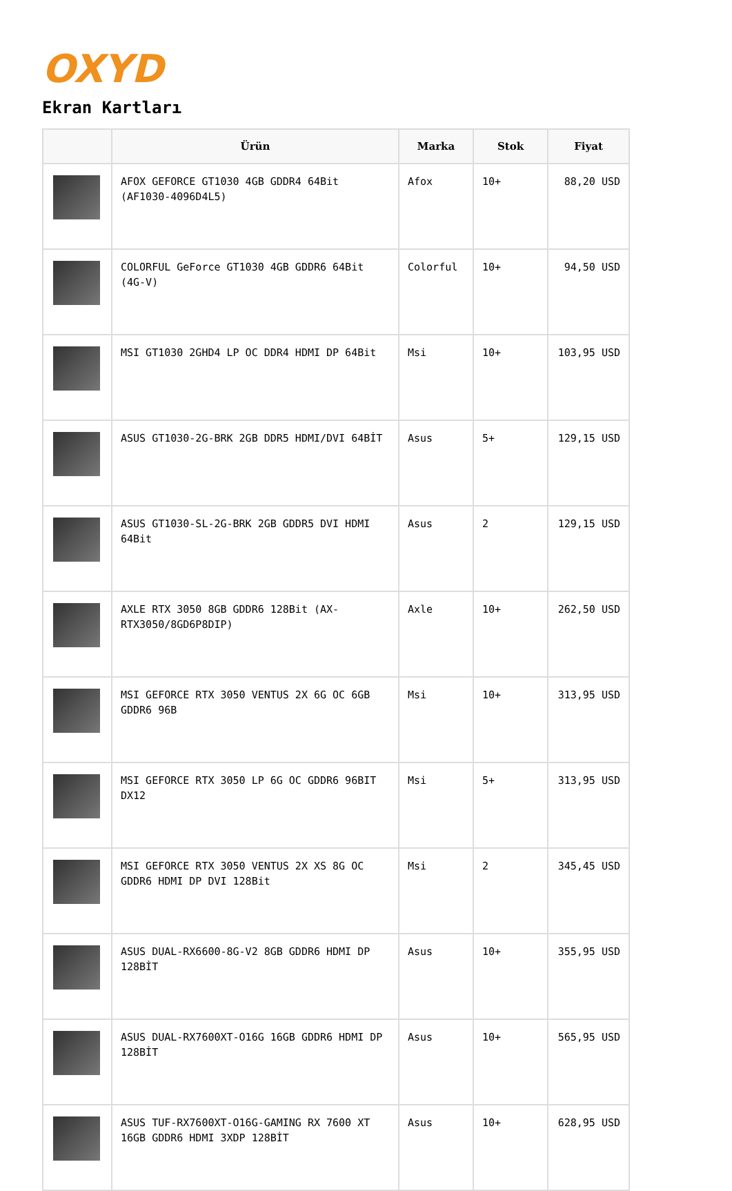OXYD
Ekran Kartları
| | Ürün | Marka | Stok | Fiyat |
| --- | --- | --- | --- | --- |
| | AFOX GEFORCE GT1030 4GB GDDR4 64Bit (AF1030-4096D4L5) | Afox | 10+ | 88,20 USD |
| | COLORFUL GeForce GT1030 4GB GDDR6 64Bit (4G-V) | Colorful | 10+ | 94,50 USD |
| | MSI GT1030 2GHD4 LP OC DDR4 HDMI DP 64Bit | Msi | 10+ | 103,95 USD |
| | ASUS GT1030-2G-BRK 2GB DDR5 HDMI/DVI 64BİT | Asus | 5+ | 129,15 USD |
| | ASUS GT1030-SL-2G-BRK 2GB GDDR5 DVI HDMI 64Bit | Asus | 2 | 129,15 USD |
| | AXLE RTX 3050 8GB GDDR6 128Bit (AX-RTX3050/8GD6P8DIP) | Axle | 10+ | 262,50 USD |
| | MSI GEFORCE RTX 3050 VENTUS 2X 6G OC 6GB GDDR6 96B | Msi | 10+ | 313,95 USD |
| | MSI GEFORCE RTX 3050 LP 6G OC GDDR6 96BIT DX12 | Msi | 5+ | 313,95 USD |
| | MSI GEFORCE RTX 3050 VENTUS 2X XS 8G OC GDDR6 HDMI DP DVI 128Bit | Msi | 2 | 345,45 USD |
| | ASUS DUAL-RX6600-8G-V2 8GB GDDR6 HDMI DP 128BİT | Asus | 10+ | 355,95 USD |
| | ASUS DUAL-RX7600XT-O16G 16GB GDDR6 HDMI DP 128BİT | Asus | 10+ | 565,95 USD |
| | ASUS TUF-RX7600XT-O16G-GAMING RX 7600 XT 16GB GDDR6 HDMI 3XDP 128BİT | Asus | 10+ | 628,95 USD |